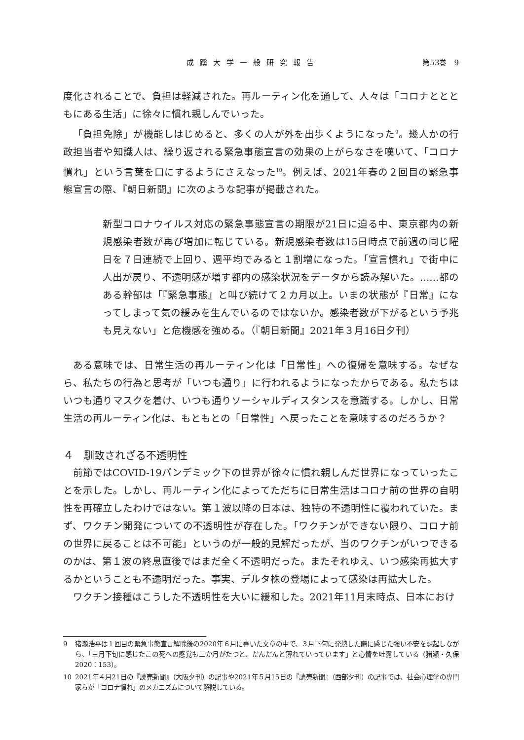成蹊大学一般研究報告 第53巻　9
度化されることで、負担は軽減された。再ルーティン化を通して、人々は「コロナととともにある生活」に徐々に慣れ親しんでいった。
「負担免除」が機能しはじめると、多くの人が外を出歩くようになった<sup>9</sup>。幾人かの行政担当者や知識人は、繰り返される緊急事態宣言の効果の上がらなさを嘆いて、「コロナ慣れ」という言葉を口にするようにさえなった<sup>10</sup>。例えば、2021年春の２回目の緊急事態宣言の際、『朝日新聞』に次のような記事が掲載された。
新型コロナウイルス対応の緊急事態宣言の期限が21日に迫る中、東京都内の新規感染者数が再び増加に転じている。新規感染者数は15日時点で前週の同じ曜日を７日連続で上回り、週平均でみると１割増になった。「宣言慣れ」で街中に人出が戻り、不透明感が増す都内の感染状況をデータから読み解いた。……都のある幹部は「『緊急事態』と叫び続けて２カ月以上。いまの状態が『日常』になってしまって気の緩みを生んでいるのではないか。感染者数が下がるという予兆も見えない」と危機感を強める。（『朝日新聞』2021年３月16日夕刊）
ある意味では、日常生活の再ルーティン化は「日常性」への復帰を意味する。なぜなら、私たちの行為と思考が「いつも通り」に行われるようになったからである。私たちはいつも通りマスクを着け、いつも通りソーシャルディスタンスを意識する。しかし、日常生活の再ルーティン化は、もともとの「日常性」へ戻ったことを意味するのだろうか？
４　馴致されざる不透明性
前節ではCOVID-19パンデミック下の世界が徐々に慣れ親しんだ世界になっていったことを示した。しかし、再ルーティン化によってただちに日常生活はコロナ前の世界の自明性を再確立したわけではない。第１波以降の日本は、独特の不透明性に覆われていた。まず、ワクチン開発についての不透明性が存在した。「ワクチンができない限り、コロナ前の世界に戻ることは不可能」というのが一般的見解だったが、当のワクチンがいつできるのかは、第１波の終息直後ではまだ全く不透明だった。またそれゆえ、いつ感染再拡大するかということも不透明だった。事実、デルタ株の登場によって感染は再拡大した。
ワクチン接種はこうした不透明性を大いに緩和した。2021年11月末時点、日本におけ
9 猪瀬浩平は１回目の緊急事態宣言解除後の2020年６月に書いた文章の中で、３月下旬に発熱した際に感じた強い不安を想起しながら、「三月下旬に感じたこの死への感覚も二か月がたつと、だんだんと薄れていっています」と心情を吐露している（猪瀬・久保 2020：153）。
10 2021年４月21日の『読売新聞』（大阪夕刊）の記事や2021年５月15日の『読売新聞』（西部夕刊）の記事では、社会心理学の専門家らが「コロナ慣れ」のメカニズムについて解説している。